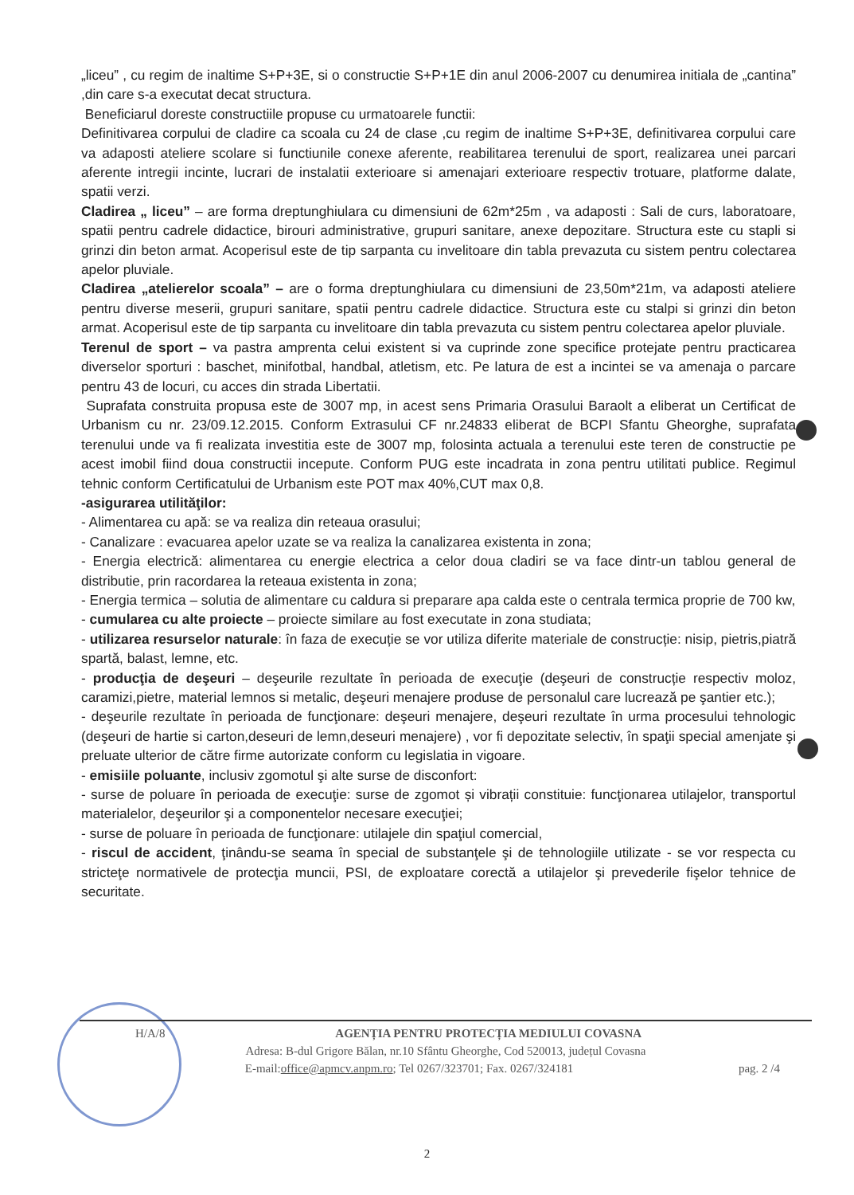„liceu” , cu regim de inaltime S+P+3E, si o constructie S+P+1E din anul 2006-2007 cu denumirea initiala de „cantina” ,din care s-a executat decat structura.
Beneficiarul doreste constructiile propuse cu urmatoarele functii:
Definitivarea corpului de cladire ca scoala cu 24 de clase ,cu regim de inaltime S+P+3E, definitivarea corpului care va adaposti ateliere scolare si functiunile conexe aferente, reabilitarea terenului de sport, realizarea unei parcari aferente intregii incinte, lucrari de instalatii exterioare si amenajari exterioare respectiv trotuare, platforme dalate, spatii verzi.
Cladirea „ liceu” – are forma dreptunghiulara cu dimensiuni de 62m*25m , va adaposti : Sali de curs, laboratoare, spatii pentru cadrele didactice, birouri administrative, grupuri sanitare, anexe depozitare. Structura este cu stapli si grinzi din beton armat. Acoperisul este de tip sarpanta cu invelitoare din tabla prevazuta cu sistem pentru colectarea apelor pluviale.
Cladirea „atelierelor scoala” – are o forma dreptunghiulara cu dimensiuni de 23,50m*21m, va adaposti ateliere pentru diverse meserii, grupuri sanitare, spatii pentru cadrele didactice. Structura este cu stalpi si grinzi din beton armat. Acoperisul este de tip sarpanta cu invelitoare din tabla prevazuta cu sistem pentru colectarea apelor pluviale.
Terenul de sport – va pastra amprenta celui existent si va cuprinde zone specifice protejate pentru practicarea diverselor sporturi : baschet, minifotbal, handbal, atletism, etc. Pe latura de est a incintei se va amenaja o parcare pentru 43 de locuri, cu acces din strada Libertatii.
Suprafata construita propusa este de 3007 mp, in acest sens Primaria Orasului Baraolt a eliberat un Certificat de Urbanism cu nr. 23/09.12.2015. Conform Extrasului CF nr.24833 eliberat de BCPI Sfantu Gheorghe, suprafata terenului unde va fi realizata investitia este de 3007 mp, folosinta actuala a terenului este teren de constructie pe acest imobil fiind doua constructii incepute. Conform PUG este incadrata in zona pentru utilitati publice. Regimul tehnic conform Certificatului de Urbanism este POT max 40%,CUT max 0,8.
-asigurarea utilităţilor:
- Alimentarea cu apă: se va realiza din reteaua orasului;
- Canalizare : evacuarea apelor uzate se va realiza la canalizarea existenta in zona;
- Energia electrică: alimentarea cu energie electrica a celor doua cladiri se va face dintr-un tablou general de distributie, prin racordarea la reteaua existenta in zona;
- Energia termica – solutia de alimentare cu caldura si preparare apa calda este o centrala termica proprie de 700 kw,
- cumularea cu alte proiecte – proiecte similare au fost executate in zona studiata;
- utilizarea resurselor naturale: în faza de execuție se vor utiliza diferite materiale de construcție: nisip, pietris,piatră spartă, balast, lemne, etc.
- producţia de deşeuri – deşeurile rezultate în perioada de execuţie (deşeuri de construcție respectiv moloz, caramizi,pietre, material lemnos si metalic, deşeuri menajere produse de personalul care lucrează pe şantier etc.);
- deşeurile rezultate în perioada de funcţionare: deşeuri menajere, deşeuri rezultate în urma procesului tehnologic (deşeuri de hartie si carton,deseuri de lemn,deseuri menajere) , vor fi depozitate selectiv, în spaţii special amenjate şi preluate ulterior de către firme autorizate conform cu legislatia in vigoare.
- emisiile poluante, inclusiv zgomotul şi alte surse de disconfort:
- surse de poluare în perioada de execuţie: surse de zgomot și vibrații constituie: funcţionarea utilajelor, transportul materialelor, deşeurilor şi a componentelor necesare execuţiei;
- surse de poluare în perioada de funcţionare: utilajele din spaţiul comercial,
- riscul de accident, ţinându-se seama în special de substanţele şi de tehnologiile utilizate - se vor respecta cu stricteţe normativele de protecţia muncii, PSI, de exploatare corectă a utilajelor şi prevederile fişelor tehnice de securitate.
H/A/8 AGENȚIA PENTRU PROTECȚIA MEDIULUI COVASNA
Adresa: B-dul Grigore Bălan, nr.10 Sfântu Gheorghe, Cod 520013, județul Covasna
E-mail:office@apmcv.anpm.ro; Tel 0267/323701; Fax. 0267/324181 pag. 2 /4
2